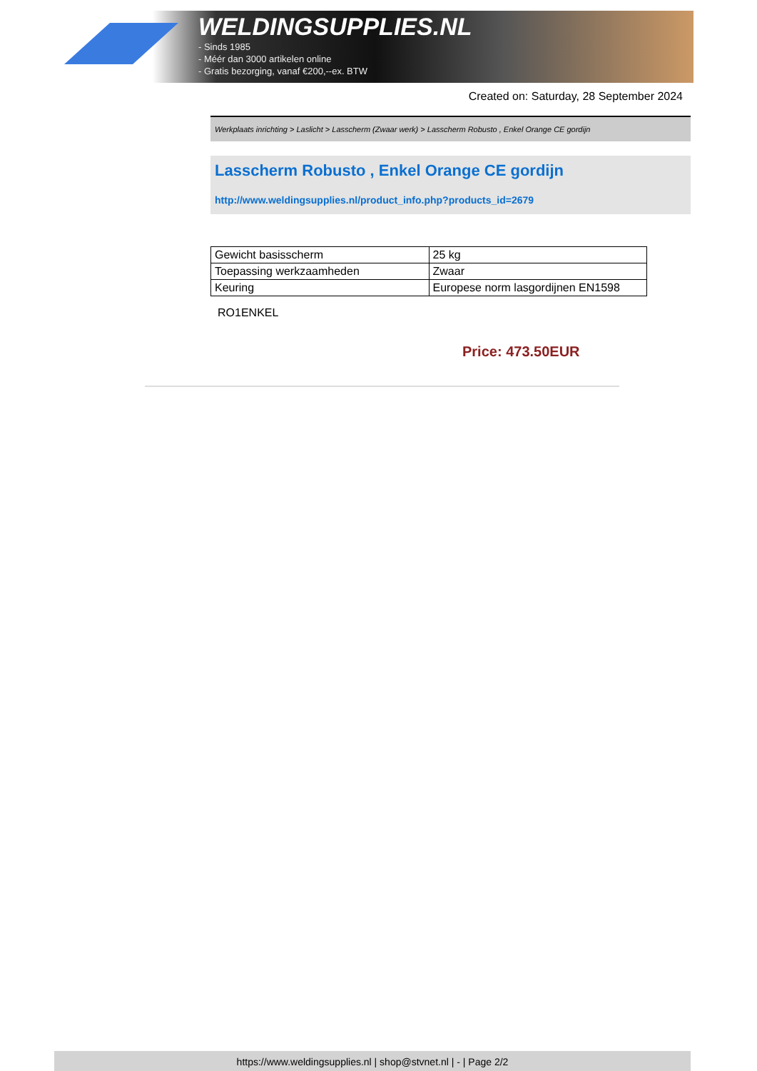WELDINGSUPPLIES.NL
- Sinds 1985
- Méér dan 3000 artikelen online
- Gratis bezorging, vanaf €200,--ex. BTW
Created on: Saturday, 28 September 2024
Werkplaats inrichting > Laslicht > Lasscherm (Zwaar werk) > Lasscherm Robusto , Enkel Orange CE gordijn
Lasscherm Robusto , Enkel Orange CE gordijn
http://www.weldingsupplies.nl/product_info.php?products_id=2679
| Gewicht basisscherm | 25 kg |
| Toepassing werkzaamheden | Zwaar |
| Keuring | Europese norm lasgordijnen EN1598 |
RO1ENKEL
Price: 473.50EUR
https://www.weldingsupplies.nl | shop@stvnet.nl | - | Page 2/2